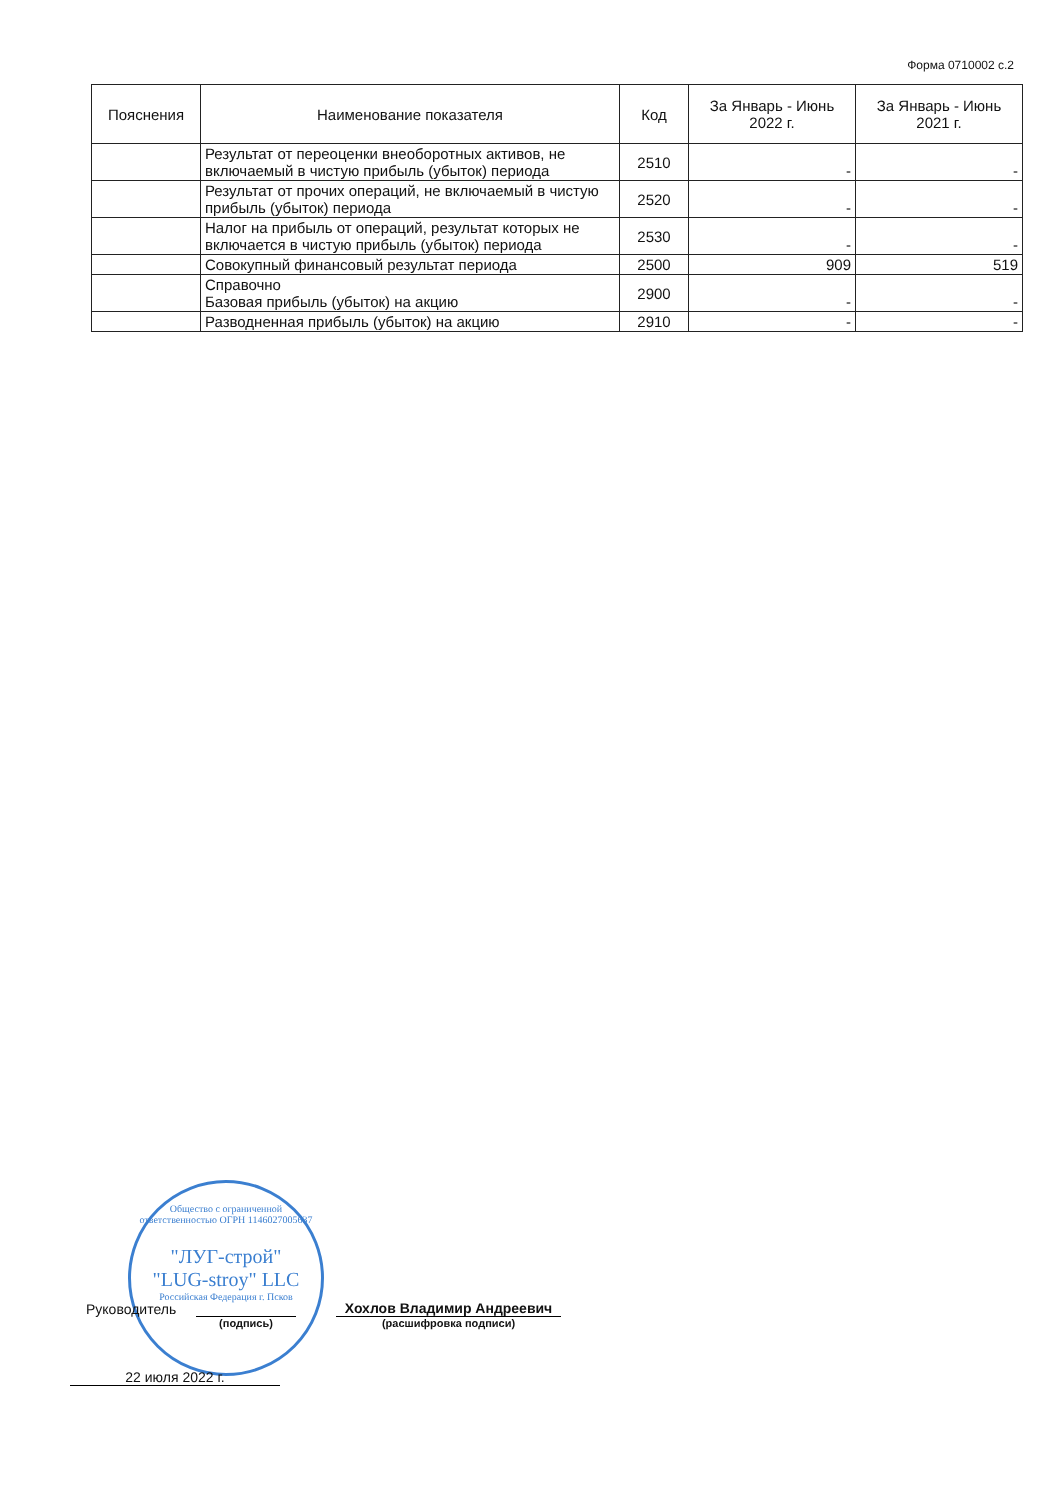Форма 0710002 с.2
| Пояснения | Наименование показателя | Код | За Январь - Июнь 2022 г. | За Январь - Июнь 2021 г. |
| --- | --- | --- | --- | --- |
| | Результат от переоценки внеоборотных активов, не включаемый в чистую прибыль (убыток) периода | 2510 | - | - |
| | Результат от прочих операций, не включаемый в чистую прибыль (убыток) периода | 2520 | - | - |
| | Налог на прибыль от операций, результат которых не включается в чистую прибыль (убыток) периода | 2530 | - | - |
| | Совокупный финансовый результат периода | 2500 | 909 | 519 |
| | Справочно Базовая прибыль (убыток) на акцию | 2900 | - | - |
| | Разводненная прибыль (убыток) на акцию | 2910 | - | - |
Общество с ограниченной ответственностью ОГРН 1146027005637
"ЛУГ-строй"
"LUG-stroy" LLC
Российская Федерация г. Псков
Руководитель
Хохлов Владимир Андреевич
(подпись) (расшифровка подписи)
22 июля 2022 г.